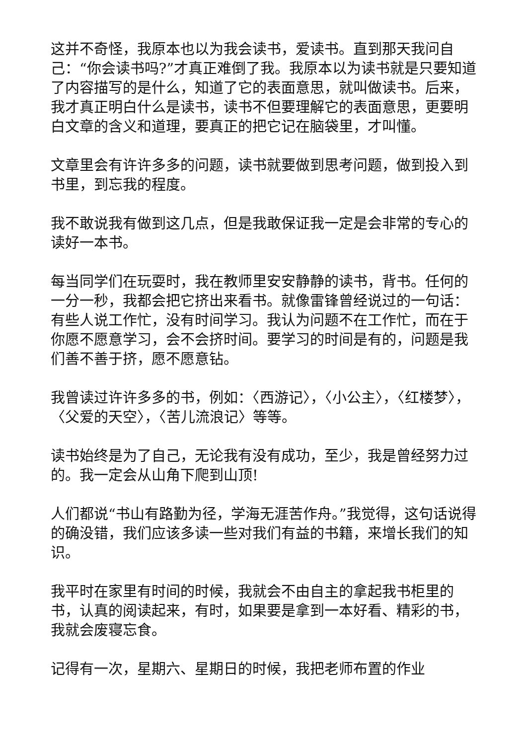这并不奇怪，我原本也以为我会读书，爱读书。直到那天我问自己：“你会读书吗?”才真正难倒了我。我原本以为读书就是只要知道了内容描写的是什么，知道了它的表面意思，就叫做读书。后来，我才真正明白什么是读书，读书不但要理解它的表面意思，更要明白文章的含义和道理，要真正的把它记在脑袋里，才叫懂。
文章里会有许许多多的问题，读书就要做到思考问题，做到投入到书里，到忘我的程度。
我不敢说我有做到这几点，但是我敢保证我一定是会非常的专心的读好一本书。
每当同学们在玩耍时，我在教师里安安静静的读书，背书。任何的一分一秒，我都会把它挤出来看书。就像雷锋曾经说过的一句话：有些人说工作忙，没有时间学习。我认为问题不在工作忙，而在于你愿不愿意学习，会不会挤时间。要学习的时间是有的，问题是我们善不善于挤，愿不愿意钻。
我曾读过许许多多的书，例如：〈西游记〉，〈小公主〉，〈红楼梦〉，〈父爱的天空〉，〈苦儿流浪记〉等等。
读书始终是为了自己，无论我有没有成功，至少，我是曾经努力过的。我一定会从山角下爬到山顶!
人们都说“书山有路勤为径，学海无涯苦作舟。”我觉得，这句话说得的确没错，我们应该多读一些对我们有益的书籍，来增长我们的知识。
我平时在家里有时间的时候，我就会不由自主的拿起我书柜里的书，认真的阅读起来，有时，如果要是拿到一本好看、精彩的书，我就会废寝忘食。
记得有一次，星期六、星期日的时候，我把老师布置的作业